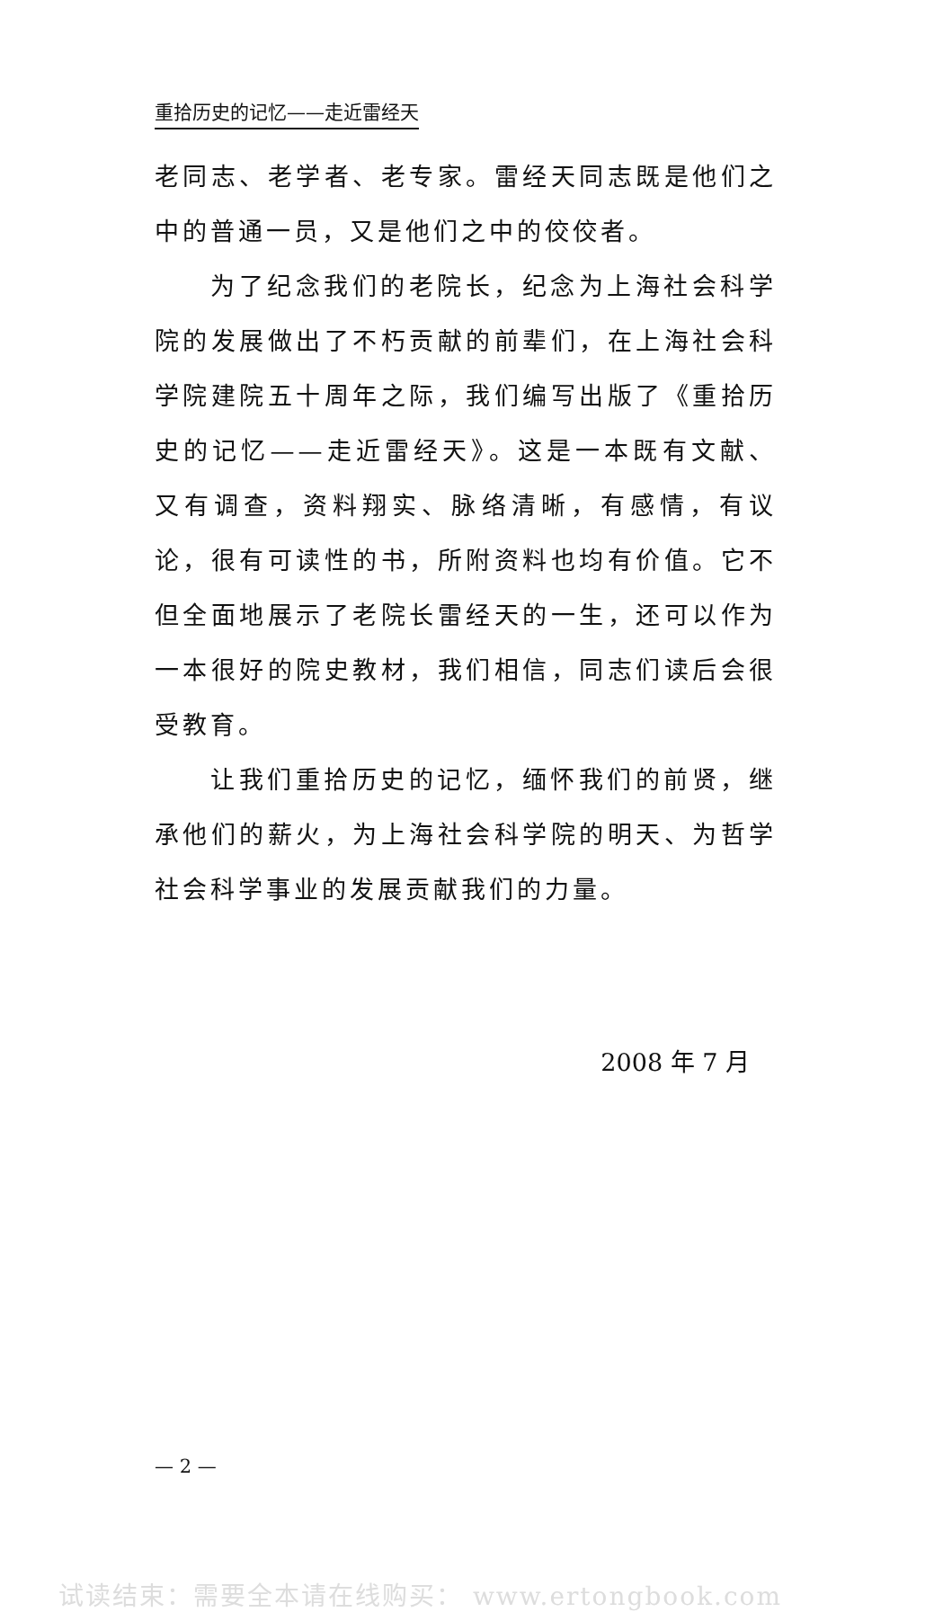重拾历史的记忆——走近雷经天
老同志、老学者、老专家。雷经天同志既是他们之中的普通一员，又是他们之中的佼佼者。
为了纪念我们的老院长，纪念为上海社会科学院的发展做出了不朽贡献的前辈们，在上海社会科学院建院五十周年之际，我们编写出版了《重拾历史的记忆——走近雷经天》。这是一本既有文献、又有调查，资料翔实、脉络清晰，有感情，有议论，很有可读性的书，所附资料也均有价值。它不但全面地展示了老院长雷经天的一生，还可以作为一本很好的院史教材，我们相信，同志们读后会很受教育。
让我们重拾历史的记忆，缅怀我们的前贤，继承他们的薪火，为上海社会科学院的明天、为哲学社会科学事业的发展贡献我们的力量。
2008 年 7 月
— 2 —
试读结束：需要全本请在线购买： www.ertongbook.com